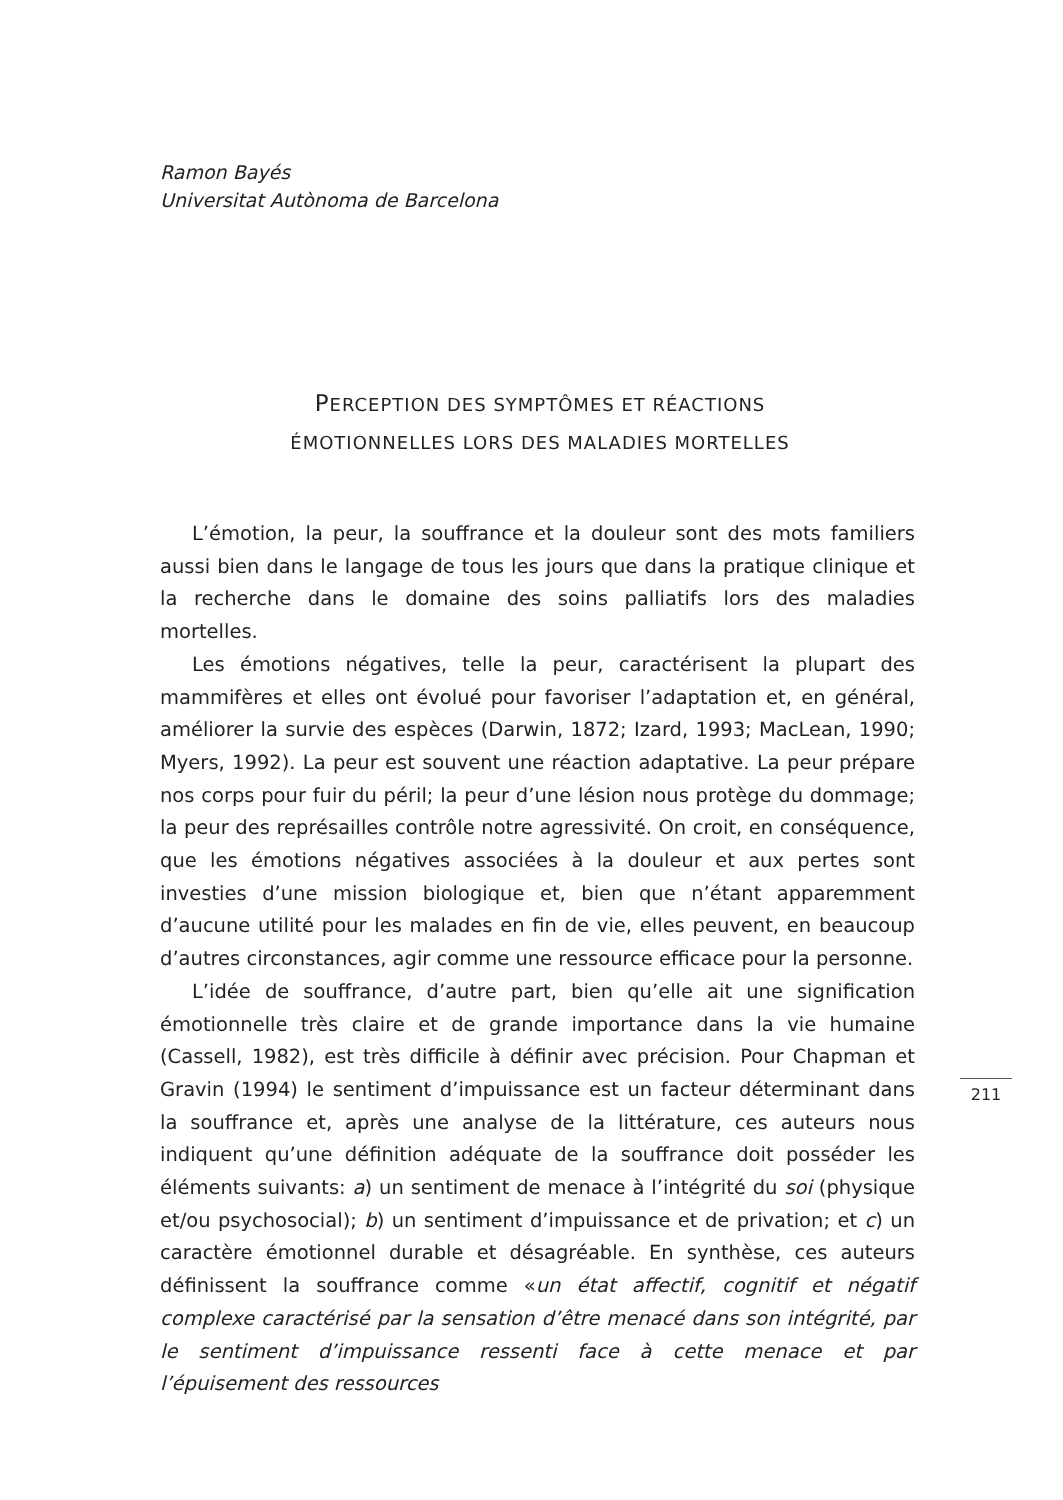Ramon Bayés
Universitat Autònoma de Barcelona
PERCEPTION DES SYMPTÔMES ET RÉACTIONS
ÉMOTIONNELLES LORS DES MALADIES MORTELLES
L’émotion, la peur, la souffrance et la douleur sont des mots familiers aussi bien dans le langage de tous les jours que dans la pratique clinique et la recherche dans le domaine des soins palliatifs lors des maladies mortelles.
Les émotions négatives, telle la peur, caractérisent la plupart des mammifères et elles ont évolué pour favoriser l’adaptation et, en général, améliorer la survie des espèces (Darwin, 1872; Izard, 1993; MacLean, 1990; Myers, 1992). La peur est souvent une réaction adaptative. La peur prépare nos corps pour fuir du péril; la peur d’une lésion nous protège du dommage; la peur des représailles contrôle notre agressivité. On croit, en conséquence, que les émotions négatives associées à la douleur et aux pertes sont investies d’une mission biologique et, bien que n’étant apparemment d’aucune utilité pour les malades en fin de vie, elles peuvent, en beaucoup d’autres circonstances, agir comme une ressource efficace pour la personne.
L’idée de souffrance, d’autre part, bien qu’elle ait une signification émotionnelle très claire et de grande importance dans la vie humaine (Cassell, 1982), est très difficile à définir avec précision. Pour Chapman et Gravin (1994) le sentiment d’impuissance est un facteur déterminant dans la souffrance et, après une analyse de la littérature, ces auteurs nous indiquent qu’une définition adéquate de la souffrance doit posséder les éléments suivants: a) un sentiment de menace à l’intégrité du soi (physique et/ou psychosocial); b) un sentiment d’impuissance et de privation; et c) un caractère émotionnel durable et désagréable. En synthèse, ces auteurs définissent la souffrance comme «un état affectif, cognitif et négatif complexe caractérisé par la sensation d’être menacé dans son intégrité, par le sentiment d’impuissance ressenti face à cette menace et par l’épuisement des ressources
211